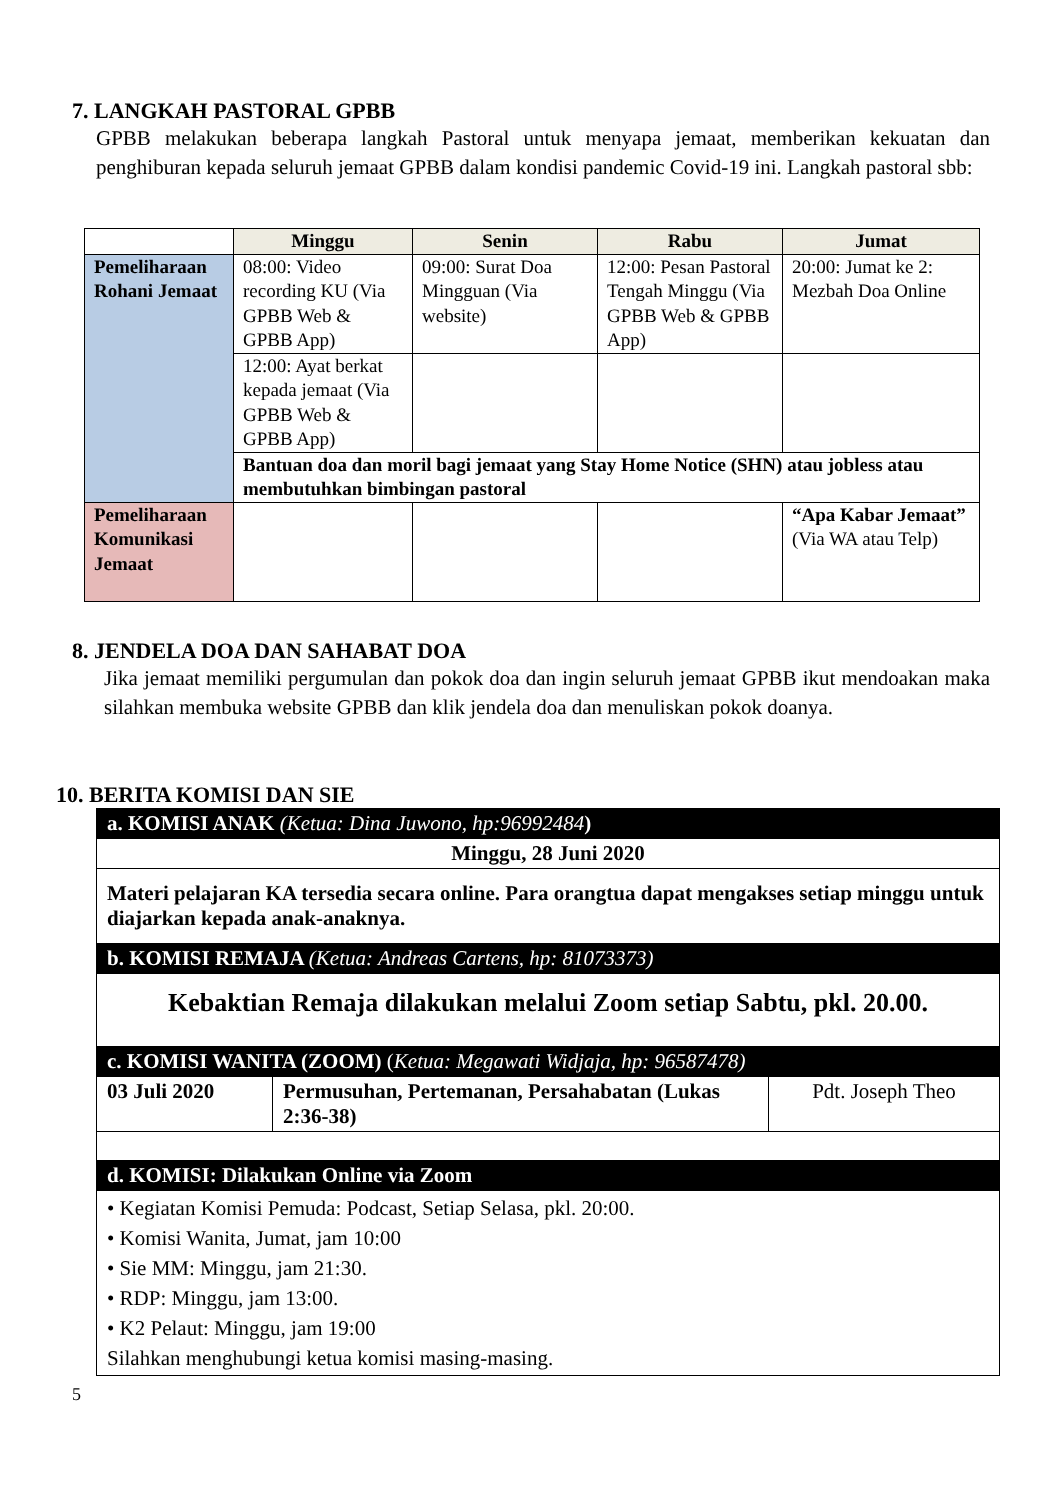7. LANGKAH PASTORAL GPBB
GPBB melakukan beberapa langkah Pastoral untuk menyapa jemaat, memberikan kekuatan dan penghiburan kepada seluruh jemaat GPBB dalam kondisi pandemic Covid-19 ini. Langkah pastoral sbb:
| | Minggu | Senin | Rabu | Jumat |
| --- | --- | --- | --- | --- |
| Pemeliharaan Rohani Jemaat | 08:00: Video recording KU (Via GPBB Web & GPBB App) | 09:00: Surat Doa Mingguan (Via website) | 12:00: Pesan Pastoral Tengah Minggu (Via GPBB Web & GPBB App) | 20:00: Jumat ke 2: Mezbah Doa Online |
| | 12:00: Ayat berkat kepada jemaat (Via GPBB Web & GPBB App) | | | |
| | Bantuan doa dan moril bagi jemaat yang Stay Home Notice (SHN) atau jobless atau membutuhkan bimbingan pastoral | | | |
| Pemeliharaan Komunikasi Jemaat | | | | “Apa Kabar Jemaat” (Via WA atau Telp) |
8. JENDELA DOA DAN SAHABAT DOA
Jika jemaat memiliki pergumulan dan pokok doa dan ingin seluruh jemaat GPBB ikut mendoakan maka silahkan membuka website GPBB dan klik jendela doa dan menuliskan pokok doanya.
10. BERITA KOMISI DAN SIE
| a. KOMISI ANAK (Ketua: Dina Juwono, hp:96992484 ) | | |
| Minggu, 28 Juni 2020 | | |
| Materi pelajaran KA tersedia secara online. Para orangtua dapat mengakses setiap minggu untuk diajarkan kepada anak-anaknya. | | |
| b. KOMISI REMAJA (Ketua: Andreas Cartens, hp: 81073373) | | |
| Kebaktian Remaja dilakukan melalui Zoom setiap Sabtu, pkl. 20.00. | | |
| c. KOMISI WANITA (ZOOM) ( Ketua: Megawati Widjaja, hp: 96587478) | | |
| 03 Juli 2020 | Permusuhan, Pertemanan, Persahabatan (Lukas 2:36-38) | Pdt. Joseph Theo |
| d. KOMISI: Dilakukan Online via Zoom | | |
| • Kegiatan Komisi Pemuda: Podcast, Setiap Selasa, pkl. 20:00. • Komisi Wanita, Jumat, jam 10:00 • Sie MM: Minggu, jam 21:30. • RDP: Minggu, jam 13:00. • K2 Pelaut: Minggu, jam 19:00 Silahkan menghubungi ketua komisi masing-masing. | | |
5